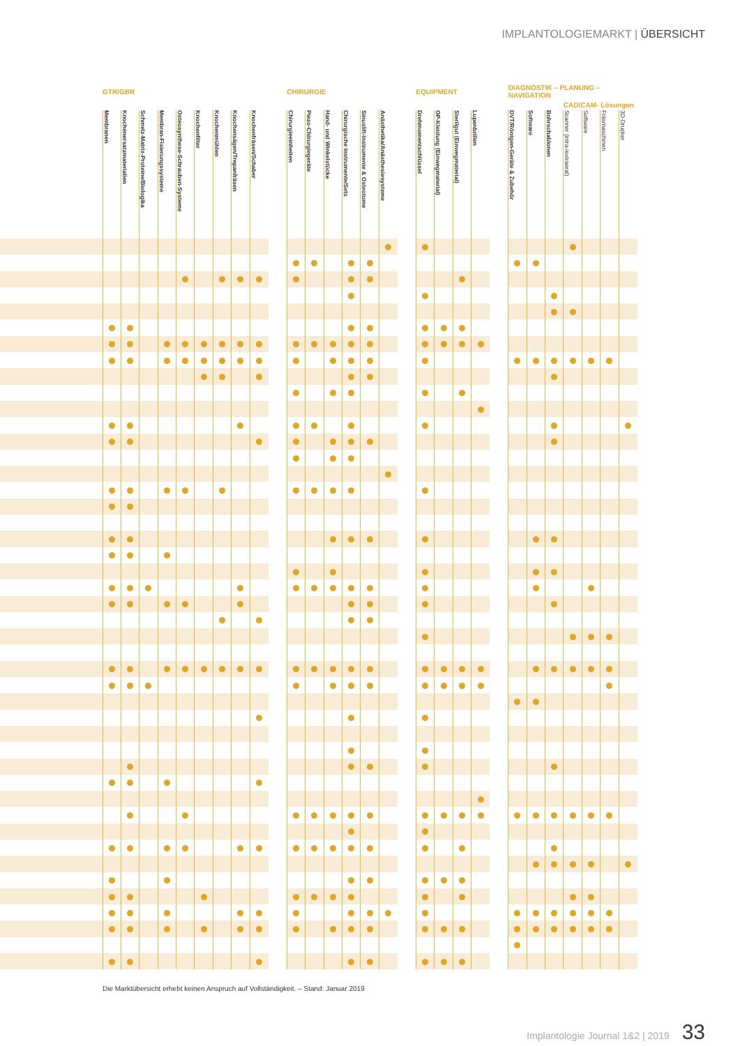IMPLANTOLOGIEMARKT | ÜBERSICHT
| | GTR/GBR | | | | | | | | | | CHIRURGIE | | | | | | | EQUIPMENT | | | | | DIAGNOSTIK – PLANUNG – NAVIGATION | | | | | | |
| --- | --- | --- | --- | --- | --- | --- | --- | --- | --- | --- | --- | --- | --- | --- | --- | --- | --- | --- | --- | --- | --- | --- | --- | --- | --- | --- | --- | --- | --- |
| | | | | | | | | | | | | | | | | | | | | | | | | | | CAD/CAM- Lösungen | | | |
| | Membranen | Knochenersatzmaterialien | Schmelz-Matrix-Proteine/Biologika | Membran-Fixierungssysteme | Osteosynthese-Schrauben-Systeme | Knochenfilter | Knochenmühlen | Knochensägen/Trepanfräsen | Knochenfräsen/Schaber | | Chirurgieeinheiten | Piezo-Chirurgiegeräte | Hand- und Winkelstücke | Chirurgische Instrumente/Sets | Sinuslift-Instrumente & Osteotome | Anästhetika/Anästhesiesysteme | | Drehmomentschlüssel | OP-Kleidung (Einwegmaterial) | Sterilgut (Einwegmaterial) | Lupenbrillen | | DVT/Röntgen-Geräte & Zubehör | Software | Bohrschablonen | Scanner (intra-/extraoral) | Software | Fräsmaschinen | 3D-Drucker |
Die Marktübersicht erhebt keinen Anspruch auf Vollständigkeit. – Stand: Januar 2019
Implantologie Journal 1&2 | 2019 33